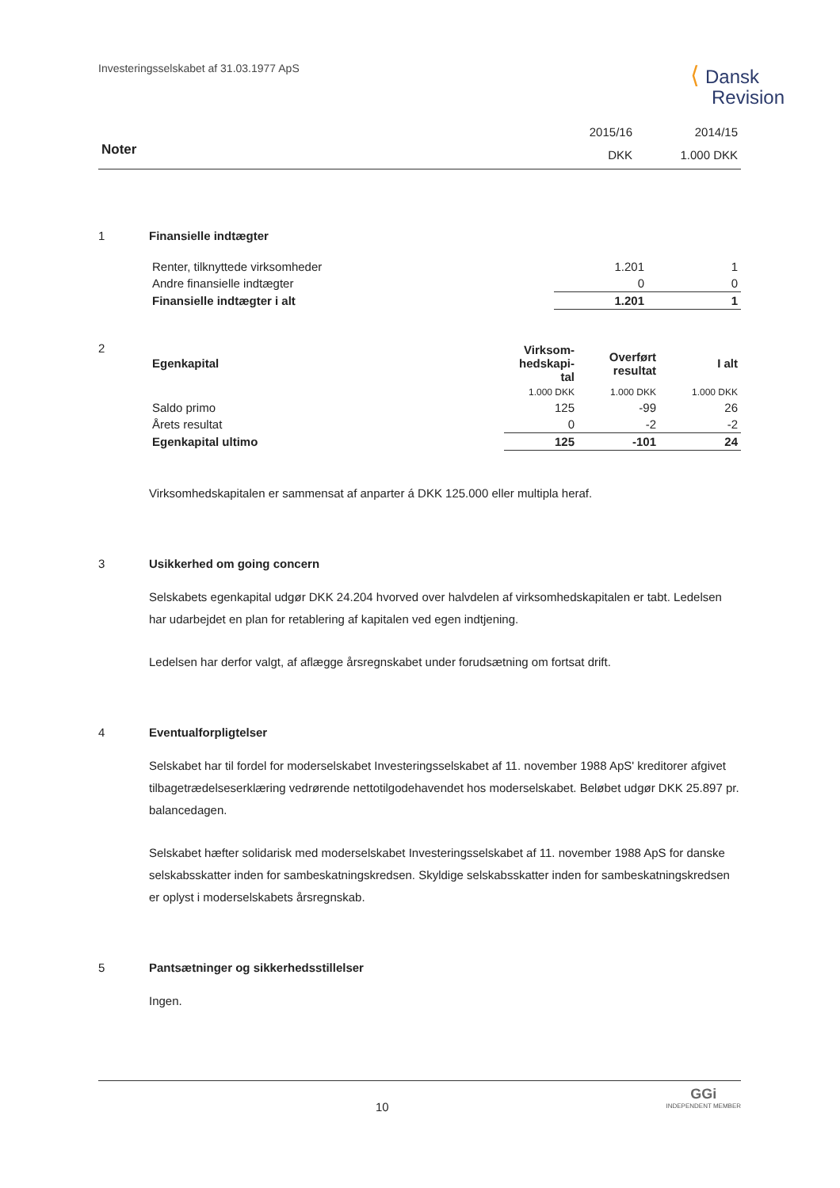Investeringsselskabet af 31.03.1977 ApS
⟨ Dansk
Revision
| | 2015/16 | 2014/15 |
| Noter | DKK | 1.000 DKK |
1 Finansielle indtægter
| Renter, tilknyttede virksomheder | 1.201 | 1 |
| Andre finansielle indtægter | 0 | 0 |
| Finansielle indtægter i alt | 1.201 | 1 |
2
| Egenkapital | Virksom- hedskapi- tal | Overført resultat | I alt |
| --- | --- | --- | --- |
| | 1.000 DKK | 1.000 DKK | 1.000 DKK |
| Saldo primo | 125 | -99 | 26 |
| Årets resultat | 0 | -2 | -2 |
| Egenkapital ultimo | 125 | -101 | 24 |
Virksomhedskapitalen er sammensat af anparter á DKK 125.000 eller multipla heraf.
3 Usikkerhed om going concern
Selskabets egenkapital udgør DKK 24.204 hvorved over halvdelen af virksomhedskapitalen er tabt. Ledelsen har udarbejdet en plan for retablering af kapitalen ved egen indtjening.
Ledelsen har derfor valgt, af aflægge årsregnskabet under forudsætning om fortsat drift.
4 Eventualforpligtelser
Selskabet har til fordel for moderselskabet Investeringsselskabet af 11. november 1988 ApS' kreditorer afgivet tilbagetrædelseserklæring vedrørende nettotilgodehavendet hos moderselskabet. Beløbet udgør DKK 25.897 pr. balancedagen.
Selskabet hæfter solidarisk med moderselskabet Investeringsselskabet af 11. november 1988 ApS for danske selskabsskatter inden for sambeskatningskredsen. Skyldige selskabsskatter inden for sambeskatningskredsen er oplyst i moderselskabets årsregnskab.
5 Pantsætninger og sikkerhedsstillelser
Ingen.
10
GGi
INDEPENDENT MEMBER